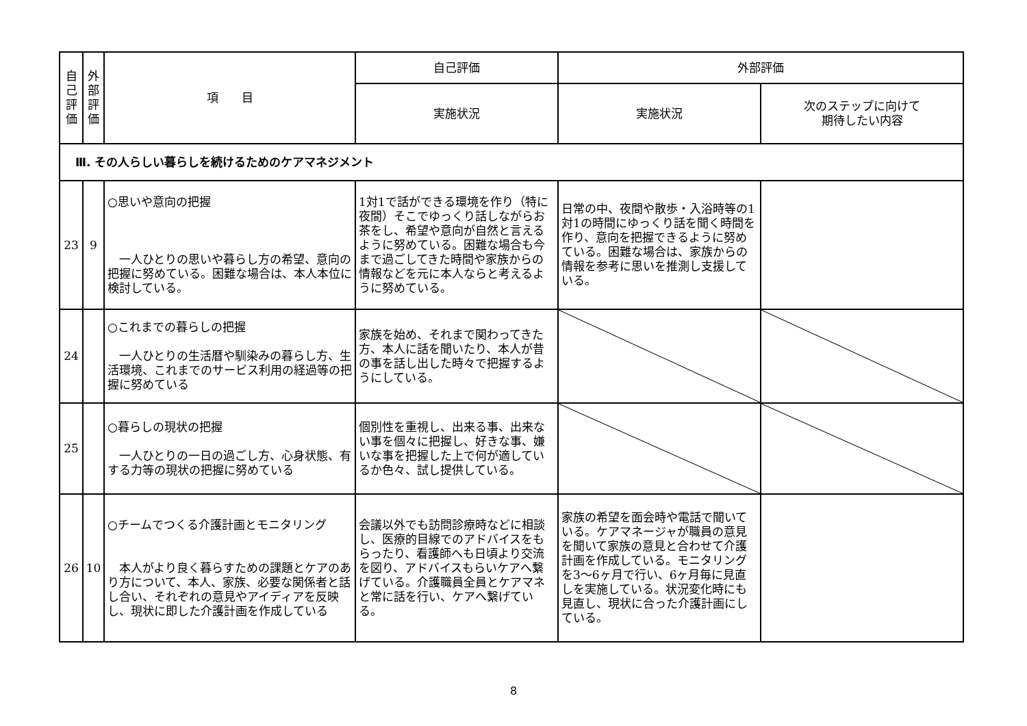| 自 己 評 価 | 外 部 評 価 | 項 目 | 自己評価 | 外部評価 | |
| --- | --- | --- | --- | --- | --- |
| | | | 実施状況 | 実施状況 | 次のステップに向けて 期待したい内容 |
| Ⅲ. その人らしい暮らしを続けるためのケアマネジメント | | | | | |
| 23 | 9 | ○思いや意向の把握 一人ひとりの思いや暮らし方の希望、意向の把握に努めている。困難な場合は、本人本位に検討している。 | 1対1で話ができる環境を作り（特に夜間）そこでゆっくり話しながらお茶をし、希望や意向が自然と言えるように努めている。困難な場合も今まで過ごしてきた時間や家族からの情報などを元に本人ならと考えるように努めている。 | 日常の中、夜間や散歩・入浴時等の1対1の時間にゆっくり話を聞く時間を作り、意向を把握できるように努めている。困難な場合は、家族からの情報を参考に思いを推測し支援している。 | |
| 24 | | ○これまでの暮らしの把握 一人ひとりの生活暦や馴染みの暮らし方、生活環境、これまでのサービス利用の経過等の把握に努めている | 家族を始め、それまで関わってきた方、本人に話を聞いたり、本人が昔の事を話し出した時々で把握するようにしている。 | | |
| 25 | | ○暮らしの現状の把握 一人ひとりの一日の過ごし方、心身状態、有する力等の現状の把握に努めている | 個別性を重視し、出来る事、出来ない事を個々に把握し、好きな事、嫌いな事を把握した上で何が適しているか色々、試し提供している。 | | |
| 26 | 10 | ○チームでつくる介護計画とモニタリング 本人がより良く暮らすための課題とケアのあり方について、本人、家族、必要な関係者と話し合い、それぞれの意見やアイディアを反映し、現状に即した介護計画を作成している | 会議以外でも訪問診療時などに相談し、医療的目線でのアドバイスをもらったり、看護師へも日頃より交流を図り、アドバイスもらいケアへ繋げている。介護職員全員とケアマネと常に話を行い、ケアへ繋げている。 | 家族の希望を面会時や電話で聞いている。ケアマネージャが職員の意見を聞いて家族の意見と合わせて介護計画を作成している。モニタリングを3～6ヶ月で行い、6ヶ月毎に見直しを実施している。状況変化時にも見直し、現状に合った介護計画にしている。 | |
8